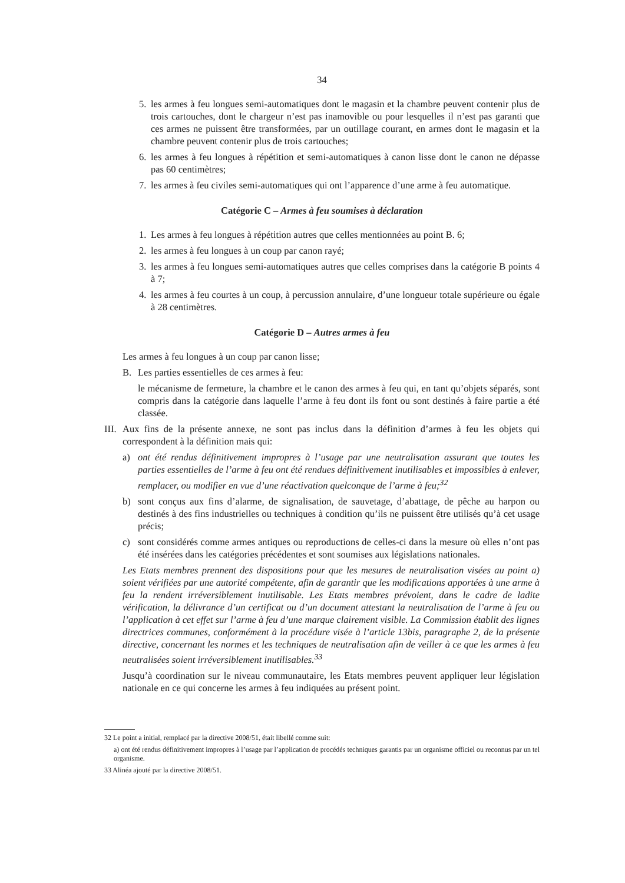34
5. les armes à feu longues semi-automatiques dont le magasin et la chambre peuvent contenir plus de trois cartouches, dont le chargeur n’est pas inamovible ou pour lesquelles il n’est pas garanti que ces armes ne puissent être transformées, par un outillage courant, en armes dont le magasin et la chambre peuvent contenir plus de trois cartouches;
6. les armes à feu longues à répétition et semi-automatiques à canon lisse dont le canon ne dépasse pas 60 centimètres;
7. les armes à feu civiles semi-automatiques qui ont l’apparence d’une arme à feu automatique.
Catégorie C – Armes à feu soumises à déclaration
1. Les armes à feu longues à répétition autres que celles mentionnées au point B. 6;
2. les armes à feu longues à un coup par canon rayé;
3. les armes à feu longues semi-automatiques autres que celles comprises dans la catégorie B points 4 à 7;
4. les armes à feu courtes à un coup, à percussion annulaire, d’une longueur totale supérieure ou égale à 28 centimètres.
Catégorie D – Autres armes à feu
Les armes à feu longues à un coup par canon lisse;
B. Les parties essentielles de ces armes à feu:
le mécanisme de fermeture, la chambre et le canon des armes à feu qui, en tant qu’objets séparés, sont compris dans la catégorie dans laquelle l’arme à feu dont ils font ou sont destinés à faire partie a été classée.
III. Aux fins de la présente annexe, ne sont pas inclus dans la définition d’armes à feu les objets qui correspondent à la définition mais qui:
a) ont été rendus définitivement impropres à l’usage par une neutralisation assurant que toutes les parties essentielles de l’arme à feu ont été rendues définitivement inutilisables et impossibles à enlever, remplacer, ou modifier en vue d’une réactivation quelconque de l’arme à feu;<sup>32</sup>
b) sont conçus aux fins d’alarme, de signalisation, de sauvetage, d’abattage, de pêche au harpon ou destinés à des fins industrielles ou techniques à condition qu’ils ne puissent être utilisés qu’à cet usage précis;
c) sont considérés comme armes antiques ou reproductions de celles-ci dans la mesure où elles n’ont pas été insérées dans les catégories précédentes et sont soumises aux législations nationales.
Les Etats membres prennent des dispositions pour que les mesures de neutralisation visées au point a) soient vérifiées par une autorité compétente, afin de garantir que les modifications apportées à une arme à feu la rendent irréversiblement inutilisable. Les Etats membres prévoient, dans le cadre de ladite vérification, la délivrance d’un certificat ou d’un document attestant la neutralisation de l’arme à feu ou l’application à cet effet sur l’arme à feu d’une marque clairement visible. La Commission établit des lignes directrices communes, conformément à la procédure visée à l’article 13bis, paragraphe 2, de la présente directive, concernant les normes et les techniques de neutralisation afin de veiller à ce que les armes à feu neutralisées soient irréversiblement inutilisables.<sup>33</sup>
Jusqu’à coordination sur le niveau communautaire, les Etats membres peuvent appliquer leur législation nationale en ce qui concerne les armes à feu indiquées au présent point.
32 Le point a initial, remplacé par la directive 2008/51, était libellé comme suit:
a) ont été rendus définitivement impropres à l’usage par l’application de procédés techniques garantis par un organisme officiel ou reconnus par un tel organisme.
33 Alinéa ajouté par la directive 2008/51.